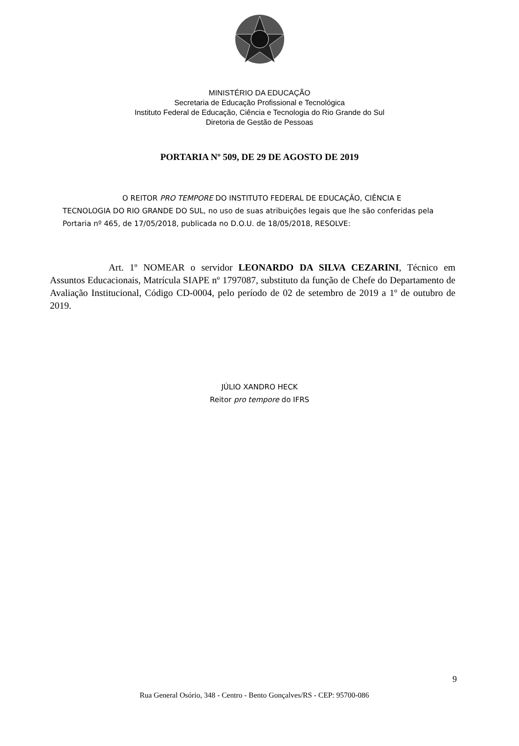MINISTÉRIO DA EDUCAÇÃO
Secretaria de Educação Profissional e Tecnológica
Instituto Federal de Educação, Ciência e Tecnologia do Rio Grande do Sul
Diretoria de Gestão de Pessoas
PORTARIA Nº 509, DE 29 DE AGOSTO DE 2019
O REITOR PRO TEMPORE DO INSTITUTO FEDERAL DE EDUCAÇÃO, CIÊNCIA E TECNOLOGIA DO RIO GRANDE DO SUL, no uso de suas atribuições legais que lhe são conferidas pela Portaria nº 465, de 17/05/2018, publicada no D.O.U. de 18/05/2018, RESOLVE:
Art. 1º NOMEAR o servidor LEONARDO DA SILVA CEZARINI, Técnico em Assuntos Educacionais, Matrícula SIAPE nº 1797087, substituto da função de Chefe do Departamento de Avaliação Institucional, Código CD-0004, pelo período de 02 de setembro de 2019 a 1º de outubro de 2019.
JÚLIO XANDRO HECK
Reitor pro tempore do IFRS
9
Rua General Osório, 348 - Centro - Bento Gonçalves/RS - CEP: 95700-086